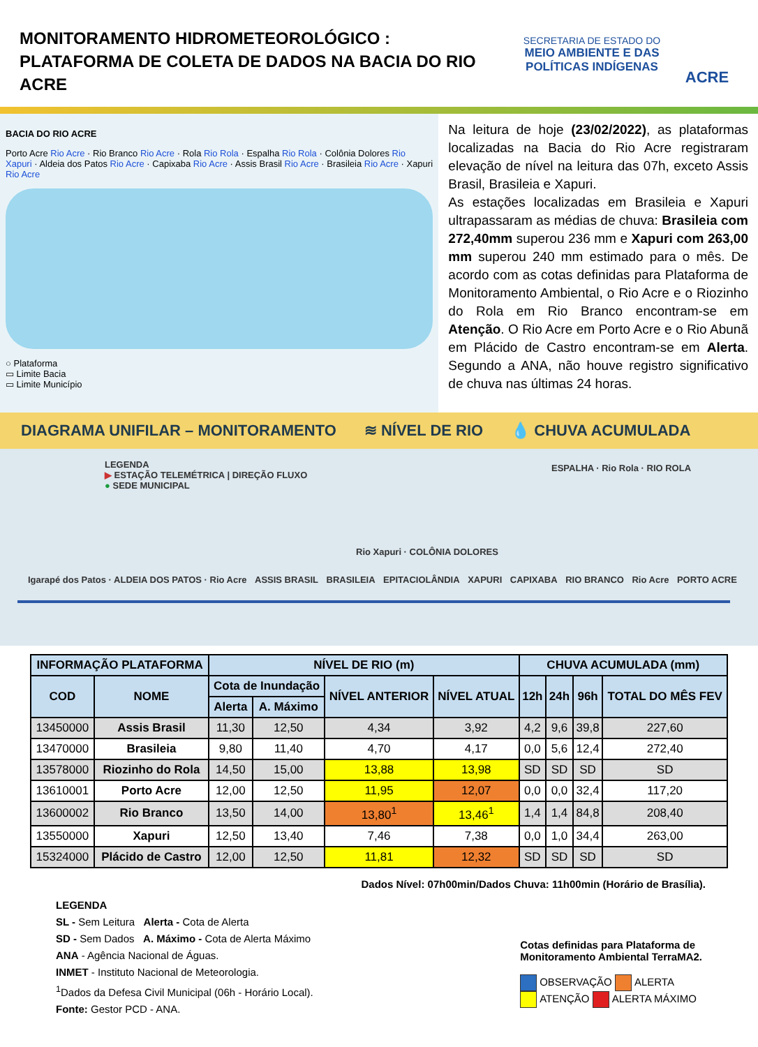MONITORAMENTO HIDROMETEOROLÓGICO :
PLATAFORMA DE COLETA DE DADOS NA BACIA DO RIO ACRE
SECRETARIA DE ESTADO DO
MEIO AMBIENTE E DAS POLÍTICAS INDÍGENAS
ACRE
BACIA DO RIO ACRE
Porto Acre Rio Acre · Rio Branco Rio Acre · Rola Rio Rola · Espalha Rio Rola · Colônia Dolores Rio Xapuri · Aldeia dos Patos Rio Acre · Capixaba Rio Acre · Assis Brasil Rio Acre · Brasileia Rio Acre · Xapuri Rio Acre
○ Plataforma
▭ Limite Bacia
▭ Limite Município
Na leitura de hoje (23/02/2022), as plataformas localizadas na Bacia do Rio Acre registraram elevação de nível na leitura das 07h, exceto Assis Brasil, Brasileia e Xapuri.
As estações localizadas em Brasileia e Xapuri ultrapassaram as médias de chuva: Brasileia com 272,40mm superou 236 mm e Xapuri com 263,00 mm superou 240 mm estimado para o mês. De acordo com as cotas definidas para Plataforma de Monitoramento Ambiental, o Rio Acre e o Riozinho do Rola em Rio Branco encontram-se em Atenção. O Rio Acre em Porto Acre e o Rio Abunã em Plácido de Castro encontram-se em Alerta. Segundo a ANA, não houve registro significativo de chuva nas últimas 24 horas.
DIAGRAMA UNIFILAR – MONITORAMENTO ≋ NÍVEL DE RIO 💧 CHUVA ACUMULADA
LEGENDA
▶ ESTAÇÃO TELEMÉTRICA | DIREÇÃO FLUXO
● SEDE MUNICIPAL
ESPALHA · Rio Rola · RIO ROLA
Rio Xapuri · COLÔNIA DOLORES
Igarapé dos Patos · ALDEIA DOS PATOS · Rio Acre ASSIS BRASIL BRASILEIA EPITACIOLÂNDIA XAPURI CAPIXABA RIO BRANCO Rio Acre PORTO ACRE
| INFORMAÇÃO PLATAFORMA | | NÍVEL DE RIO (m) | | | | CHUVA ACUMULADA (mm) | | | |
| --- | --- | --- | --- | --- | --- | --- | --- | --- | --- |
| COD | NOME | Cota de Inundação | | NÍVEL ANTERIOR | NÍVEL ATUAL | 12h | 24h | 96h | TOTAL DO MÊS FEV |
| | | Alerta | A. Máximo | | | | | | |
| 13450000 | Assis Brasil | 11,30 | 12,50 | 4,34 | 3,92 | 4,2 | 9,6 | 39,8 | 227,60 |
| 13470000 | Brasileia | 9,80 | 11,40 | 4,70 | 4,17 | 0,0 | 5,6 | 12,4 | 272,40 |
| 13578000 | Riozinho do Rola | 14,50 | 15,00 | 13,88 | 13,98 | SD | SD | SD | SD |
| 13610001 | Porto Acre | 12,00 | 12,50 | 11,95 | 12,07 | 0,0 | 0,0 | 32,4 | 117,20 |
| 13600002 | Rio Branco | 13,50 | 14,00 | 13,80<sup>1</sup> | 13,46<sup>1</sup> | 1,4 | 1,4 | 84,8 | 208,40 |
| 13550000 | Xapuri | 12,50 | 13,40 | 7,46 | 7,38 | 0,0 | 1,0 | 34,4 | 263,00 |
| 15324000 | Plácido de Castro | 12,00 | 12,50 | 11,81 | 12,32 | SD | SD | SD | SD |
Dados Nível: 07h00min/Dados Chuva: 11h00min (Horário de Brasília).
LEGENDA
SL - Sem Leitura Alerta - Cota de Alerta
SD - Sem Dados A. Máximo - Cota de Alerta Máximo
ANA - Agência Nacional de Águas.
INMET - Instituto Nacional de Meteorologia.
<sup>1</sup> Dados da Defesa Civil Municipal (06h - Horário Local).
Fonte: Gestor PCD - ANA.
Cotas definidas para Plataforma de
Monitoramento Ambiental TerraMA2.
OBSERVAÇÃO ALERTA
ATENÇÃO ALERTA MÁXIMO